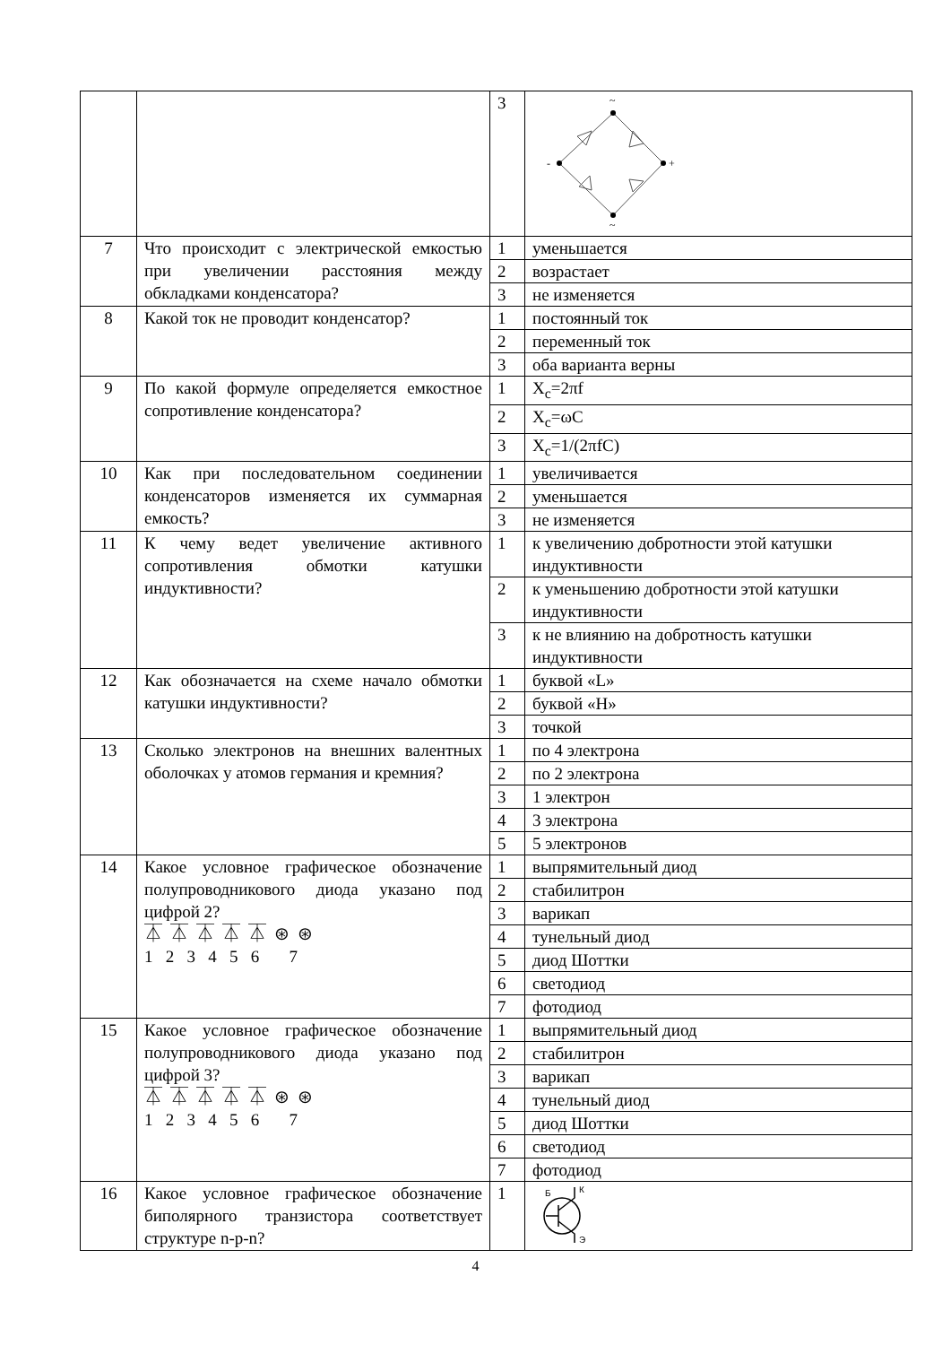| | | 3 | ~ ~ - + |
| 7 | Что происходит с электрической емкостью при увеличении расстояния между обкладками конденсатора? | 1 | уменьшается |
| | | 2 | возрастает |
| | | 3 | не изменяется |
| 8 | Какой ток не проводит конденсатор? | 1 | постоянный ток |
| | | 2 | переменный ток |
| | | 3 | оба варианта верны |
| 9 | По какой формуле определяется емкостное сопротивление конденсатора? | 1 | X<sub>c</sub>=2πf |
| | | 2 | X<sub>c</sub>=ωC |
| | | 3 | X<sub>c</sub>=1/(2πfC) |
| 10 | Как при последовательном соединении конденсаторов изменяется их суммарная емкость? | 1 | увеличивается |
| | | 2 | уменьшается |
| | | 3 | не изменяется |
| 11 | К чему ведет увеличение активного сопротивления обмотки катушки индуктивности? | 1 | к увеличению добротности этой катушки индуктивности |
| | | 2 | к уменьшению добротности этой катушки индуктивности |
| | | 3 | к не влиянию на добротность катушки индуктивности |
| 12 | Как обозначается на схеме начало обмотки катушки индуктивности? | 1 | буквой «L» |
| | | 2 | буквой «Н» |
| | | 3 | точкой |
| 13 | Сколько электронов на внешних валентных оболочках у атомов германия и кремния? | 1 | по 4 электрона |
| | | 2 | по 2 электрона |
| | | 3 | 1 электрон |
| | | 4 | 3 электрона |
| | | 5 | 5 электронов |
| 14 | Какое условное графическое обозначение полупроводникового диода указано под цифрой 2? ⏄ ⏄ ⏄ ⏄ ⏄ ⊛ ⊛ 1 2 3 4 5 6 7 | 1 | выпрямительный диод |
| | | 2 | стабилитрон |
| | | 3 | варикап |
| | | 4 | тунельный диод |
| | | 5 | диод Шоттки |
| | | 6 | светодиод |
| | | 7 | фотодиод |
| 15 | Какое условное графическое обозначение полупроводникового диода указано под цифрой 3? ⏄ ⏄ ⏄ ⏄ ⏄ ⊛ ⊛ 1 2 3 4 5 6 7 | 1 | выпрямительный диод |
| | | 2 | стабилитрон |
| | | 3 | варикап |
| | | 4 | тунельный диод |
| | | 5 | диод Шоттки |
| | | 6 | светодиод |
| | | 7 | фотодиод |
| 16 | Какое условное графическое обозначение биполярного транзистора соответствует структуре n-p-n? | 1 | Б К Э |
4